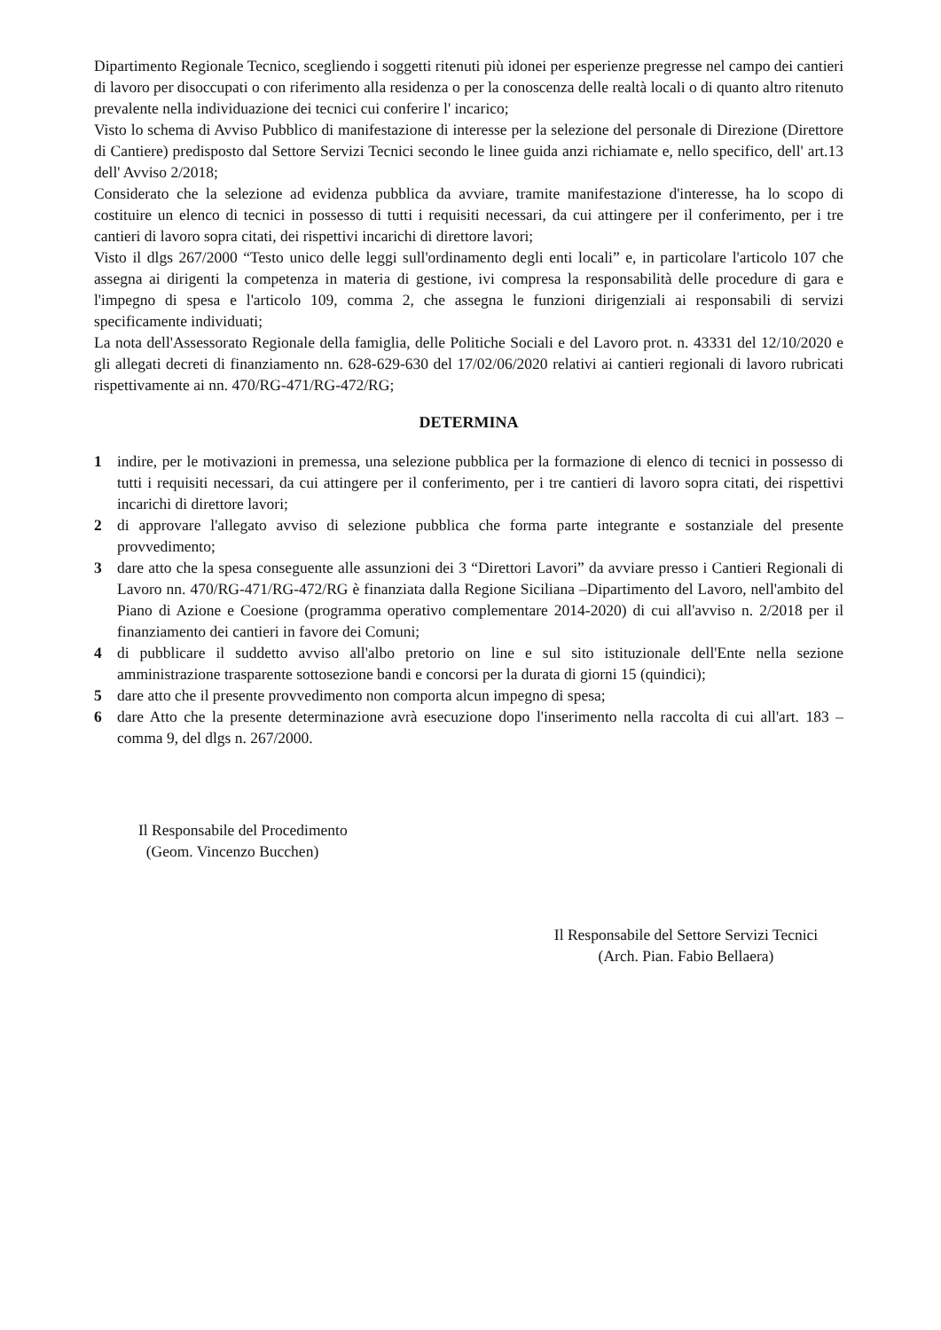Dipartimento Regionale Tecnico, scegliendo i soggetti ritenuti più idonei per esperienze pregresse nel campo dei cantieri di lavoro per disoccupati o con riferimento alla residenza o per la conoscenza delle realtà locali o di quanto altro ritenuto prevalente nella individuazione dei tecnici cui conferire l' incarico;
Visto lo schema di Avviso Pubblico di manifestazione di interesse per la selezione del personale di Direzione (Direttore di Cantiere) predisposto dal Settore Servizi Tecnici secondo le linee guida anzi richiamate e, nello specifico, dell' art.13 dell' Avviso 2/2018;
Considerato che la selezione ad evidenza pubblica da avviare, tramite manifestazione d'interesse, ha lo scopo di costituire un elenco di tecnici in possesso di tutti i requisiti necessari, da cui attingere per il conferimento, per i tre cantieri di lavoro sopra citati, dei rispettivi incarichi di direttore lavori;
Visto il dlgs 267/2000 “Testo unico delle leggi sull'ordinamento degli enti locali” e, in particolare l'articolo 107 che assegna ai dirigenti la competenza in materia di gestione, ivi compresa la responsabilità delle procedure di gara e l'impegno di spesa e l'articolo 109, comma 2, che assegna le funzioni dirigenziali ai responsabili di servizi specificamente individuati;
La nota dell'Assessorato Regionale della famiglia, delle Politiche Sociali e del Lavoro prot. n. 43331 del 12/10/2020 e gli allegati decreti di finanziamento nn. 628-629-630 del 17/02/06/2020 relativi ai cantieri regionali di lavoro rubricati rispettivamente ai nn. 470/RG-471/RG-472/RG;
DETERMINA
1 indire, per le motivazioni in premessa, una selezione pubblica per la formazione di elenco di tecnici in possesso di tutti i requisiti necessari, da cui attingere per il conferimento, per i tre cantieri di lavoro sopra citati, dei rispettivi incarichi di direttore lavori;
2 di approvare l'allegato avviso di selezione pubblica che forma parte integrante e sostanziale del presente provvedimento;
3 dare atto che la spesa conseguente alle assunzioni dei 3 “Direttori Lavori” da avviare presso i Cantieri Regionali di Lavoro nn. 470/RG-471/RG-472/RG è finanziata dalla Regione Siciliana –Dipartimento del Lavoro, nell'ambito del Piano di Azione e Coesione (programma operativo complementare 2014-2020) di cui all'avviso n. 2/2018 per il finanziamento dei cantieri in favore dei Comuni;
4 di pubblicare il suddetto avviso all'albo pretorio on line e sul sito istituzionale dell'Ente nella sezione amministrazione trasparente sottosezione bandi e concorsi per la durata di giorni 15 (quindici);
5 dare atto che il presente provvedimento non comporta alcun impegno di spesa;
6 dare Atto che la presente determinazione avrà esecuzione dopo l'inserimento nella raccolta di cui all'art. 183 – comma 9, del dlgs n. 267/2000.
Il Responsabile del Procedimento
(Geom. Vincenzo Bucchen)
Il Responsabile del Settore Servizi Tecnici
(Arch. Pian. Fabio Bellaera)